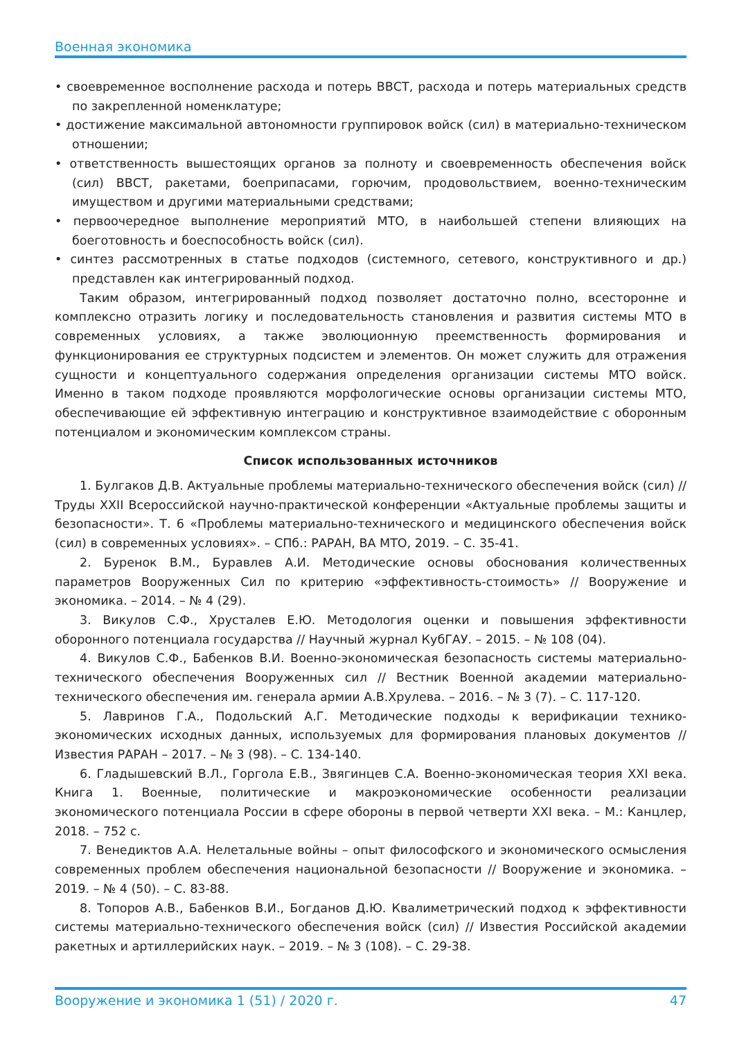Военная экономика
• своевременное восполнение расхода и потерь ВВСТ, расхода и потерь материальных средств по закрепленной номенклатуре;
• достижение максимальной автономности группировок войск (сил) в материально-техническом отношении;
• ответственность вышестоящих органов за полноту и своевременность обеспечения войск (сил) ВВСТ, ракетами, боеприпасами, горючим, продовольствием, военно-техническим имуществом и другими материальными средствами;
• первоочередное выполнение мероприятий МТО, в наибольшей степени влияющих на боеготовность и боеспособность войск (сил).
• синтез рассмотренных в статье подходов (системного, сетевого, конструктивного и др.) представлен как интегрированный подход.
Таким образом, интегрированный подход позволяет достаточно полно, всесторонне и комплексно отразить логику и последовательность становления и развития системы МТО в современных условиях, а также эволюционную преемственность формирования и функционирования ее структурных подсистем и элементов. Он может служить для отражения сущности и концептуального содержания определения организации системы МТО войск. Именно в таком подходе проявляются морфологические основы организации системы МТО, обеспечивающие ей эффективную интеграцию и конструктивное взаимодействие с оборонным потенциалом и экономическим комплексом страны.
Список использованных источников
1. Булгаков Д.В. Актуальные проблемы материально-технического обеспечения войск (сил) // Труды XXII Всероссийской научно-практической конференции «Актуальные проблемы защиты и безопасности». Т. 6 «Проблемы материально-технического и медицинского обеспечения войск (сил) в современных условиях». – СПб.: РАРАН, ВА МТО, 2019. – С. 35-41.
2. Буренок В.М., Буравлев А.И. Методические основы обоснования количественных параметров Вооруженных Сил по критерию «эффективность-стоимость» // Вооружение и экономика. – 2014. – № 4 (29).
3. Викулов С.Ф., Хрусталев Е.Ю. Методология оценки и повышения эффективности оборонного потенциала государства // Научный журнал КубГАУ. – 2015. – № 108 (04).
4. Викулов С.Ф., Бабенков В.И. Военно-экономическая безопасность системы материально-технического обеспечения Вооруженных сил // Вестник Военной академии материально-технического обеспечения им. генерала армии А.В.Хрулева. – 2016. – № 3 (7). – С. 117-120.
5. Лавринов Г.А., Подольский А.Г. Методические подходы к верификации технико-экономических исходных данных, используемых для формирования плановых документов // Известия РАРАН – 2017. – № 3 (98). – С. 134-140.
6. Гладышевский В.Л., Горгола Е.В., Звягинцев С.А. Военно-экономическая теория XXI века. Книга 1. Военные, политические и макроэкономические особенности реализации экономического потенциала России в сфере обороны в первой четверти XXI века. – М.: Канцлер, 2018. – 752 с.
7. Венедиктов А.А. Нелетальные войны – опыт философского и экономического осмысления современных проблем обеспечения национальной безопасности // Вооружение и экономика. – 2019. – № 4 (50). – С. 83-88.
8. Топоров А.В., Бабенков В.И., Богданов Д.Ю. Квалиметрический подход к эффективности системы материально-технического обеспечения войск (сил) // Известия Российской академии ракетных и артиллерийских наук. – 2019. – № 3 (108). – С. 29-38.
Вооружение и экономика 1 (51) / 2020 г. 47